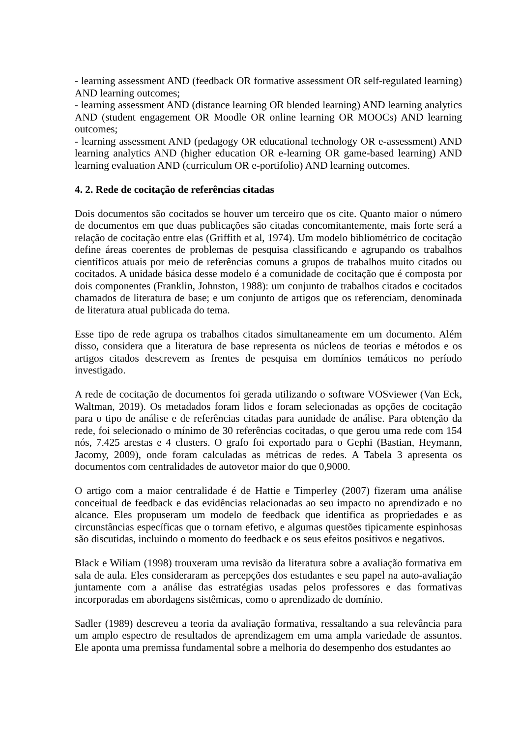- learning assessment AND (feedback OR formative assessment OR self-regulated learning) AND learning outcomes;
- learning assessment AND (distance learning OR blended learning) AND learning analytics AND (student engagement OR Moodle OR online learning OR MOOCs) AND learning outcomes;
- learning assessment AND (pedagogy OR educational technology OR e-assessment) AND learning analytics AND (higher education OR e-learning OR game-based learning) AND learning evaluation AND (curriculum OR e-portifolio) AND learning outcomes.
4. 2. Rede de cocitação de referências citadas
Dois documentos são cocitados se houver um terceiro que os cite. Quanto maior o número de documentos em que duas publicações são citadas concomitantemente, mais forte será a relação de cocitação entre elas (Griffith et al, 1974). Um modelo bibliométrico de cocitação define áreas coerentes de problemas de pesquisa classificando e agrupando os trabalhos científicos atuais por meio de referências comuns a grupos de trabalhos muito citados ou cocitados. A unidade básica desse modelo é a comunidade de cocitação que é composta por dois componentes (Franklin, Johnston, 1988): um conjunto de trabalhos citados e cocitados chamados de literatura de base; e um conjunto de artigos que os referenciam, denominada de literatura atual publicada do tema.
Esse tipo de rede agrupa os trabalhos citados simultaneamente em um documento. Além disso, considera que a literatura de base representa os núcleos de teorias e métodos e os artigos citados descrevem as frentes de pesquisa em domínios temáticos no período investigado.
A rede de cocitação de documentos foi gerada utilizando o software VOSviewer (Van Eck, Waltman, 2019). Os metadados foram lidos e foram selecionadas as opções de cocitação para o tipo de análise e de referências citadas para aunidade de análise. Para obtenção da rede, foi selecionado o mínimo de 30 referências cocitadas, o que gerou uma rede com 154 nós, 7.425 arestas e 4 clusters. O grafo foi exportado para o Gephi (Bastian, Heymann, Jacomy, 2009), onde foram calculadas as métricas de redes. A Tabela 3 apresenta os documentos com centralidades de autovetor maior do que 0,9000.
O artigo com a maior centralidade é de Hattie e Timperley (2007) fizeram uma análise conceitual de feedback e das evidências relacionadas ao seu impacto no aprendizado e no alcance. Eles propuseram um modelo de feedback que identifica as propriedades e as circunstâncias específicas que o tornam efetivo, e algumas questões tipicamente espinhosas são discutidas, incluindo o momento do feedback e os seus efeitos positivos e negativos.
Black e Wiliam (1998) trouxeram uma revisão da literatura sobre a avaliação formativa em sala de aula. Eles consideraram as percepções dos estudantes e seu papel na auto-avaliação juntamente com a análise das estratégias usadas pelos professores e das formativas incorporadas em abordagens sistêmicas, como o aprendizado de domínio.
Sadler (1989) descreveu a teoria da avaliação formativa, ressaltando a sua relevância para um amplo espectro de resultados de aprendizagem em uma ampla variedade de assuntos. Ele aponta uma premissa fundamental sobre a melhoria do desempenho dos estudantes ao